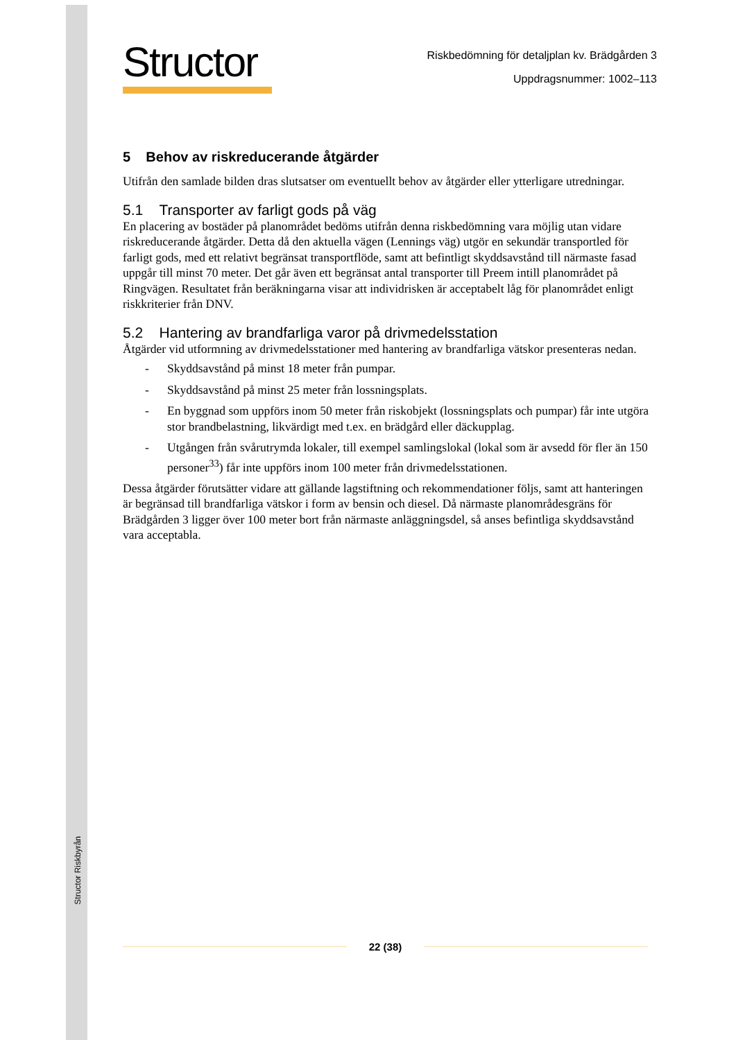Structor Riskbyrån
Structor
Riskbedömning för detaljplan kv. Brädgården 3
Uppdragsnummer: 1002–113
5 Behov av riskreducerande åtgärder
Utifrån den samlade bilden dras slutsatser om eventuellt behov av åtgärder eller ytterligare utredningar.
5.1 Transporter av farligt gods på väg
En placering av bostäder på planområdet bedöms utifrån denna riskbedömning vara möjlig utan vidare riskreducerande åtgärder. Detta då den aktuella vägen (Lennings väg) utgör en sekundär transportled för farligt gods, med ett relativt begränsat transportflöde, samt att befintligt skyddsavstånd till närmaste fasad uppgår till minst 70 meter. Det går även ett begränsat antal transporter till Preem intill planområdet på Ringvägen. Resultatet från beräkningarna visar att individrisken är acceptabelt låg för planområdet enligt riskkriterier från DNV.
5.2 Hantering av brandfarliga varor på drivmedelsstation
Åtgärder vid utformning av drivmedelsstationer med hantering av brandfarliga vätskor presenteras nedan.
- Skyddsavstånd på minst 18 meter från pumpar.
- Skyddsavstånd på minst 25 meter från lossningsplats.
- En byggnad som uppförs inom 50 meter från riskobjekt (lossningsplats och pumpar) får inte utgöra stor brandbelastning, likvärdigt med t.ex. en brädgård eller däckupplag.
- Utgången från svårutrymda lokaler, till exempel samlingslokal (lokal som är avsedd för fler än 150 personer<sup>33</sup>) får inte uppförs inom 100 meter från drivmedelsstationen.
Dessa åtgärder förutsätter vidare att gällande lagstiftning och rekommendationer följs, samt att hanteringen är begränsad till brandfarliga vätskor i form av bensin och diesel. Då närmaste planområdesgräns för Brädgården 3 ligger över 100 meter bort från närmaste anläggningsdel, så anses befintliga skyddsavstånd vara acceptabla.
22 (38)